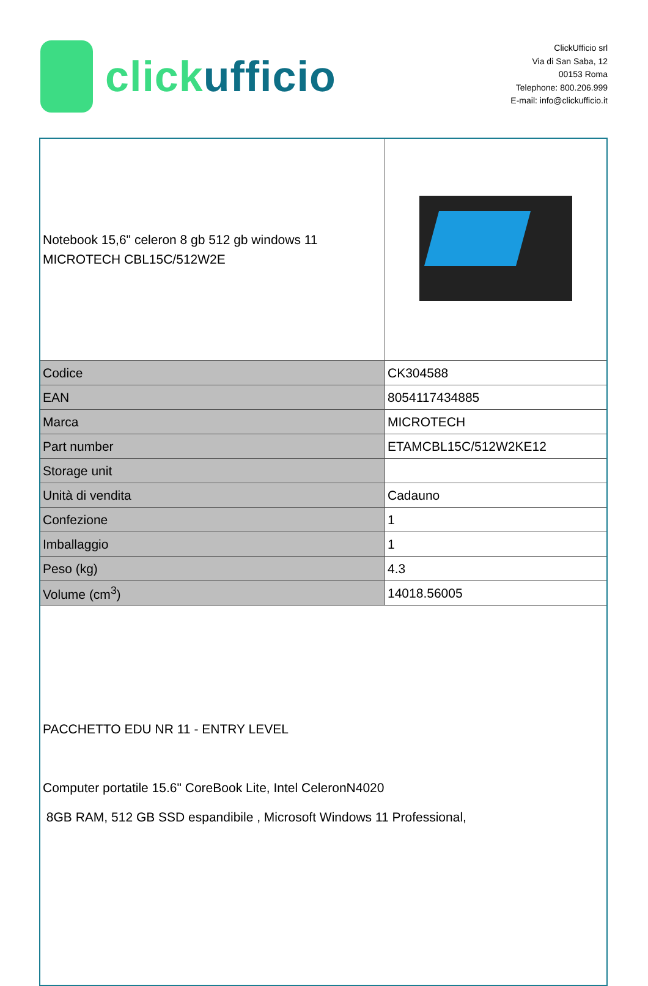clickufficio
ClickUfficio srl
Via di San Saba, 12
00153 Roma
Telephone: 800.206.999
E-mail: info@clickufficio.it
| Notebook 15,6" celeron 8 gb 512 gb windows 11 MICROTECH CBL15C/512W2E | |
| Codice | CK304588 |
| EAN | 8054117434885 |
| Marca | MICROTECH |
| Part number | ETAMCBL15C/512W2KE12 |
| Storage unit | |
| Unità di vendita | Cadauno |
| Confezione | 1 |
| Imballaggio | 1 |
| Peso (kg) | 4.3 |
| Volume (cm<sup>3</sup>) | 14018.56005 |
| PACCHETTO EDU NR 11 - ENTRY LEVEL Computer portatile 15.6" CoreBook Lite, Intel CeleronN4020 8GB RAM, 512 GB SSD espandibile , Microsoft Windows 11 Professional, | |